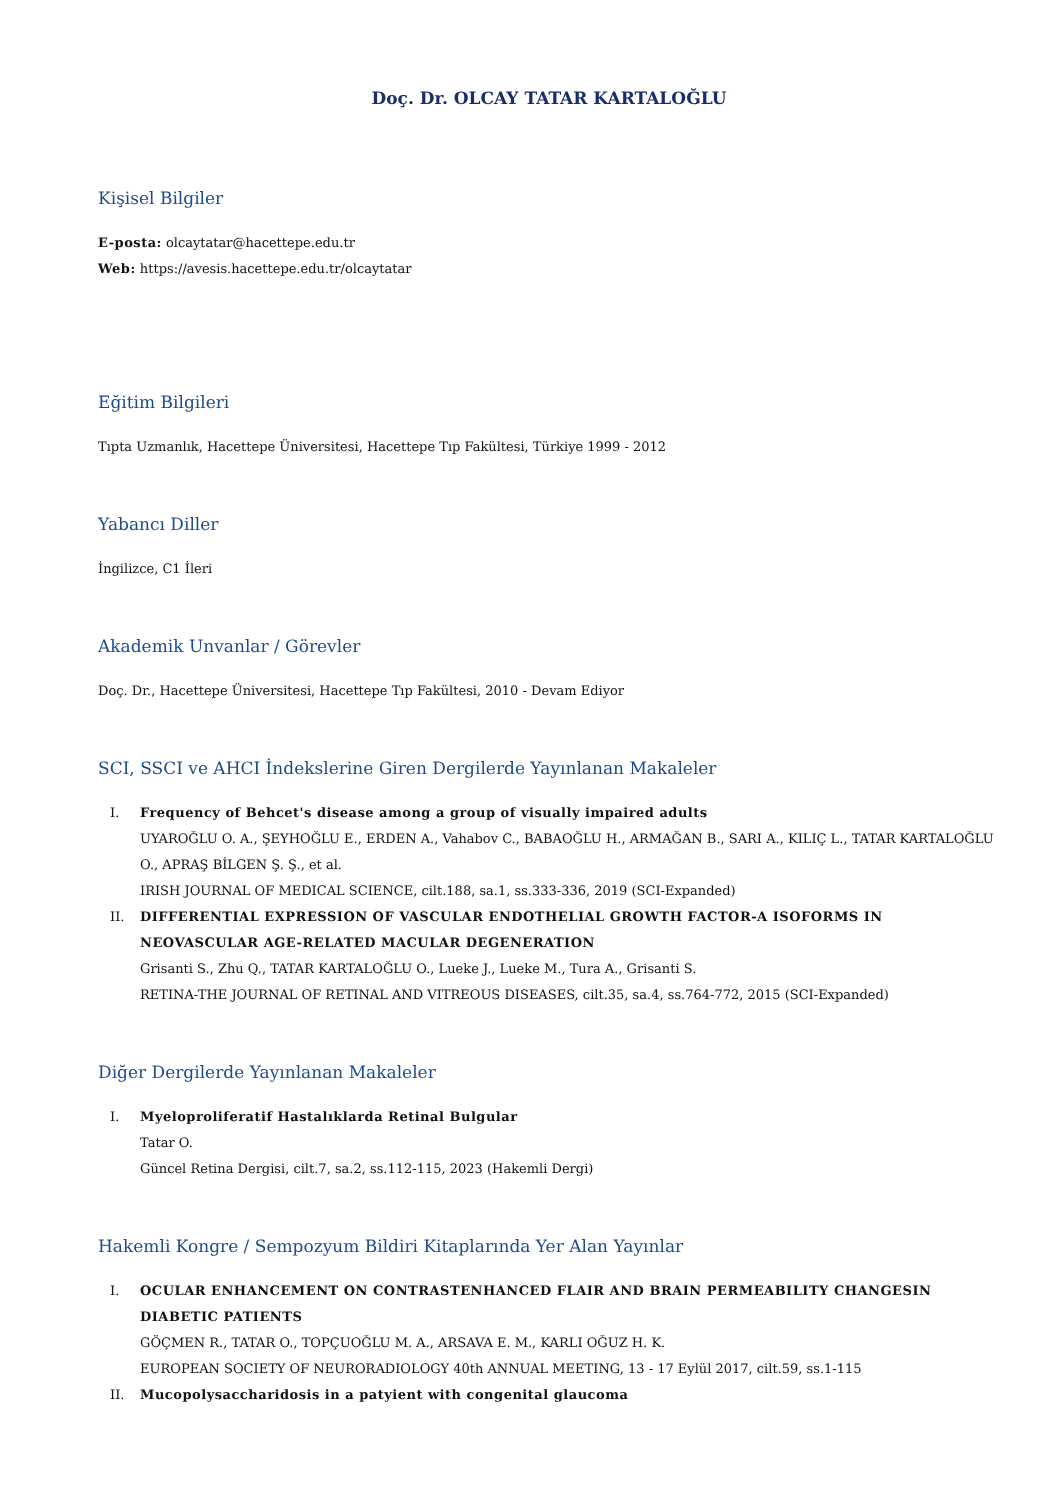Doç. Dr. OLCAY TATAR KARTALOĞLU
Kişisel Bilgiler
E-posta: olcaytatar@hacettepe.edu.tr
Web: https://avesis.hacettepe.edu.tr/olcaytatar
Eğitim Bilgileri
Tıpta Uzmanlık, Hacettepe Üniversitesi, Hacettepe Tıp Fakültesi, Türkiye 1999 - 2012
Yabancı Diller
İngilizce, C1 İleri
Akademik Unvanlar / Görevler
Doç. Dr., Hacettepe Üniversitesi, Hacettepe Tıp Fakültesi, 2010 - Devam Ediyor
SCI, SSCI ve AHCI İndekslerine Giren Dergilerde Yayınlanan Makaleler
I. Frequency of Behcet's disease among a group of visually impaired adults
UYAROĞLU O. A., ŞEYHOĞLU E., ERDEN A., Vahabov C., BABAOĞLU H., ARMAĞAN B., SARI A., KILIÇ L., TATAR KARTALOĞLU O., APRAŞ BİLGEN Ş. Ş., et al.
IRISH JOURNAL OF MEDICAL SCIENCE, cilt.188, sa.1, ss.333-336, 2019 (SCI-Expanded)
II. DIFFERENTIAL EXPRESSION OF VASCULAR ENDOTHELIAL GROWTH FACTOR-A ISOFORMS IN NEOVASCULAR AGE-RELATED MACULAR DEGENERATION
Grisanti S., Zhu Q., TATAR KARTALOĞLU O., Lueke J., Lueke M., Tura A., Grisanti S.
RETINA-THE JOURNAL OF RETINAL AND VITREOUS DISEASES, cilt.35, sa.4, ss.764-772, 2015 (SCI-Expanded)
Diğer Dergilerde Yayınlanan Makaleler
I. Myeloproliferatif Hastalıklarda Retinal Bulgular
Tatar O.
Güncel Retina Dergisi, cilt.7, sa.2, ss.112-115, 2023 (Hakemli Dergi)
Hakemli Kongre / Sempozyum Bildiri Kitaplarında Yer Alan Yayınlar
I. OCULAR ENHANCEMENT ON CONTRASTENHANCED FLAIR AND BRAIN PERMEABILITY CHANGESIN DIABETIC PATIENTS
GÖÇMEN R., TATAR O., TOPÇUOĞLU M. A., ARSAVA E. M., KARLI OĞUZ H. K.
EUROPEAN SOCIETY OF NEURORADIOLOGY 40th ANNUAL MEETING, 13 - 17 Eylül 2017, cilt.59, ss.1-115
II. Mucopolysaccharidosis in a patyient with congenital glaucoma